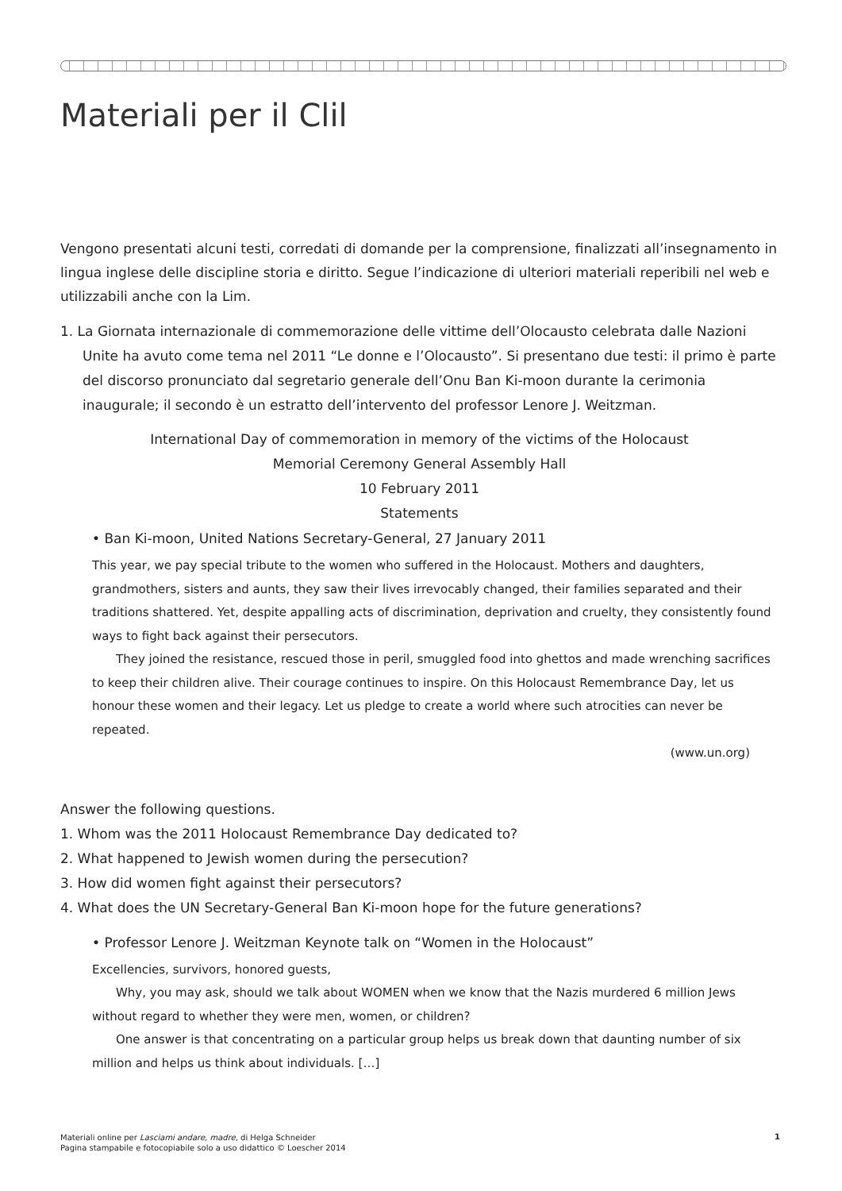Materiali per il Clil
Vengono presentati alcuni testi, corredati di domande per la comprensione, finalizzati all’insegnamento in lingua inglese delle discipline storia e diritto. Segue l’indicazione di ulteriori materiali reperibili nel web e utilizzabili anche con la Lim.
1. La Giornata internazionale di commemorazione delle vittime dell’Olocausto celebrata dalle Nazioni Unite ha avuto come tema nel 2011 “Le donne e l’Olocausto”. Si presentano due testi: il primo è parte del discorso pronunciato dal segretario generale dell’Onu Ban Ki-moon durante la cerimonia inaugurale; il secondo è un estratto dell’intervento del professor Lenore J. Weitzman.
International Day of commemoration in memory of the victims of the Holocaust
Memorial Ceremony General Assembly Hall
10 February 2011
Statements
• Ban Ki-moon, United Nations Secretary-General, 27 January 2011
This year, we pay special tribute to the women who suffered in the Holocaust. Mothers and daughters, grandmothers, sisters and aunts, they saw their lives irrevocably changed, their families separated and their traditions shattered. Yet, despite appalling acts of discrimination, deprivation and cruelty, they consistently found ways to fight back against their persecutors.
They joined the resistance, rescued those in peril, smuggled food into ghettos and made wrenching sacrifices to keep their children alive. Their courage continues to inspire. On this Holocaust Remembrance Day, let us honour these women and their legacy. Let us pledge to create a world where such atrocities can never be repeated.
(www.un.org)
Answer the following questions.
1. Whom was the 2011 Holocaust Remembrance Day dedicated to?
2. What happened to Jewish women during the persecution?
3. How did women fight against their persecutors?
4. What does the UN Secretary-General Ban Ki-moon hope for the future generations?
• Professor Lenore J. Weitzman Keynote talk on “Women in the Holocaust”
Excellencies, survivors, honored guests,
Why, you may ask, should we talk about WOMEN when we know that the Nazis murdered 6 million Jews without regard to whether they were men, women, or children?
One answer is that concentrating on a particular group helps us break down that daunting number of six million and helps us think about individuals. […]
Materiali online per Lasciami andare, madre, di Helga Schneider
Pagina stampabile e fotocopiabile solo a uso didattico © Loescher 2014
1